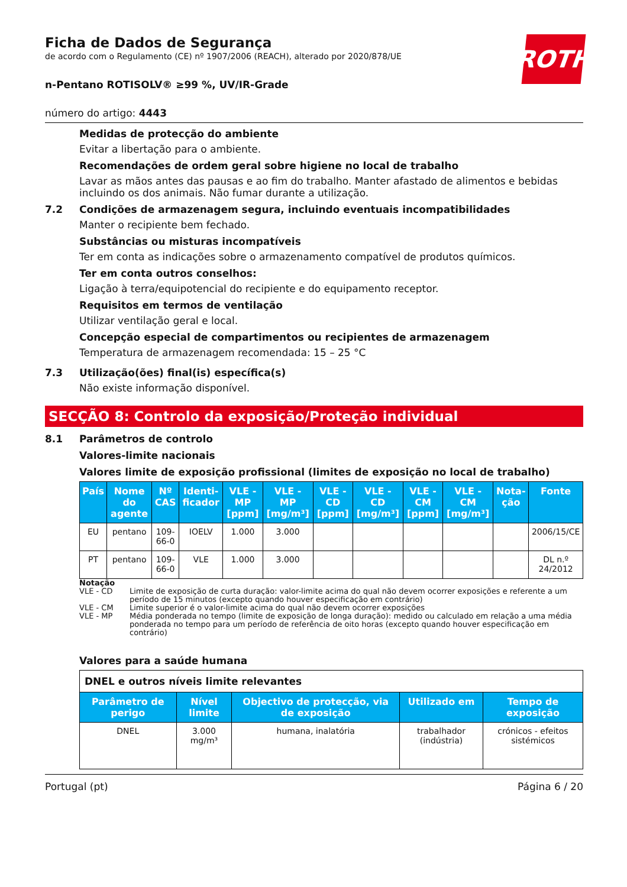ROTH
Ficha de Dados de Segurança
de acordo com o Regulamento (CE) nº 1907/2006 (REACH), alterado por 2020/878/UE
n-Pentano ROTISOLV® ≥99 %, UV/IR-Grade
número do artigo: 4443
Medidas de protecção do ambiente
Evitar a libertação para o ambiente.
Recomendações de ordem geral sobre higiene no local de trabalho
Lavar as mãos antes das pausas e ao fim do trabalho. Manter afastado de alimentos e bebidas incluindo os dos animais. Não fumar durante a utilização.
7.2 Condições de armazenagem segura, incluindo eventuais incompatibilidades
Manter o recipiente bem fechado.
Substâncias ou misturas incompatíveis
Ter em conta as indicações sobre o armazenamento compatível de produtos químicos.
Ter em conta outros conselhos:
Ligação à terra/equipotencial do recipiente e do equipamento receptor.
Requisitos em termos de ventilação
Utilizar ventilação geral e local.
Concepção especial de compartimentos ou recipientes de armazenagem
Temperatura de armazenagem recomendada: 15 – 25 °C
7.3 Utilização(ões) final(is) específica(s)
Não existe informação disponível.
SECÇÃO 8: Controlo da exposição/Proteção individual
8.1 Parâmetros de controlo
Valores-limite nacionais
Valores limite de exposição profissional (limites de exposição no local de trabalho)
| País | Nome do agente | Nº CAS | Identi-ficador | VLE - MP [ppm] | VLE - MP [mg/m³] | VLE - CD [ppm] | VLE - CD [mg/m³] | VLE - CM [ppm] | VLE - CM [mg/m³] | Nota-ção | Fonte |
| --- | --- | --- | --- | --- | --- | --- | --- | --- | --- | --- | --- |
| EU | pentano | 109-66-0 | IOELV | 1.000 | 3.000 | | | | | | 2006/15/CE |
| PT | pentano | 109-66-0 | VLE | 1.000 | 3.000 | | | | | | DL n.º 24/2012 |
Notação
VLE - CD Limite de exposição de curta duração: valor-limite acima do qual não devem ocorrer exposições e referente a um período de 15 minutos (excepto quando houver especificação em contrário)
VLE - CM Limite superior é o valor-limite acima do qual não devem ocorrer exposições
VLE - MP Média ponderada no tempo (limite de exposição de longa duração): medido ou calculado em relação a uma média ponderada no tempo para um período de referência de oito horas (excepto quando houver especificação em contrário)
Valores para a saúde humana
| DNEL e outros níveis limite relevantes | | | | |
| Parâmetro de perigo | Nível limite | Objectivo de protecção, via de exposição | Utilizado em | Tempo de exposição |
| DNEL | 3.000 mg/m³ | humana, inalatória | trabalhador (indústria) | crónicos - efeitos sistémicos |
Portugal (pt) Página 6 / 20